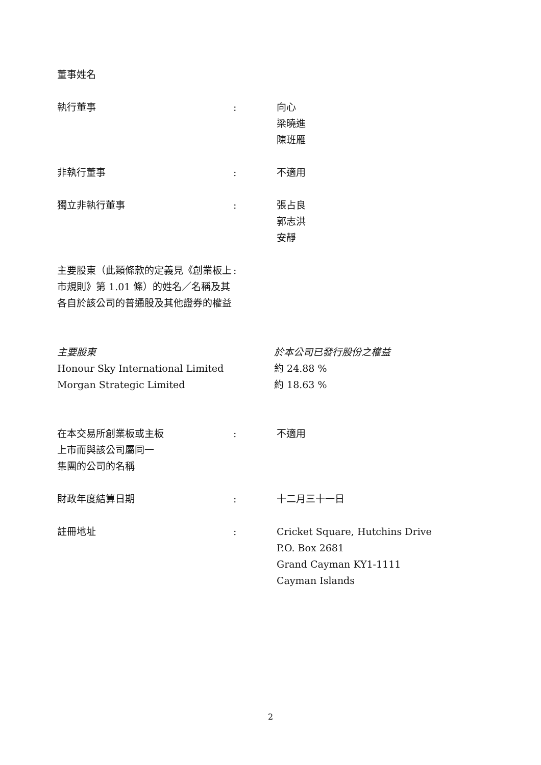董事姓名
執行董事 : 向心
梁曉進
陳班雁
非執行董事 : 不適用
獨立非執行董事 : 張占良
郭志洪
安靜
主要股東（此類條款的定義見《創業板上市規則》第 1.01 條）的姓名／名稱及其各自於該公司的普通股及其他證券的權益
:
主要股東
Honour Sky International Limited
Morgan Strategic Limited
於本公司已發行股份之權益
約 24.88 %
約 18.63 %
在本交易所創業板或主板
上市而與該公司屬同一
集團的公司的名稱
: 不適用
財政年度結算日期 : 十二月三十一日
註冊地址 : Cricket Square, Hutchins Drive
P.O. Box 2681
Grand Cayman KY1-1111
Cayman Islands
2